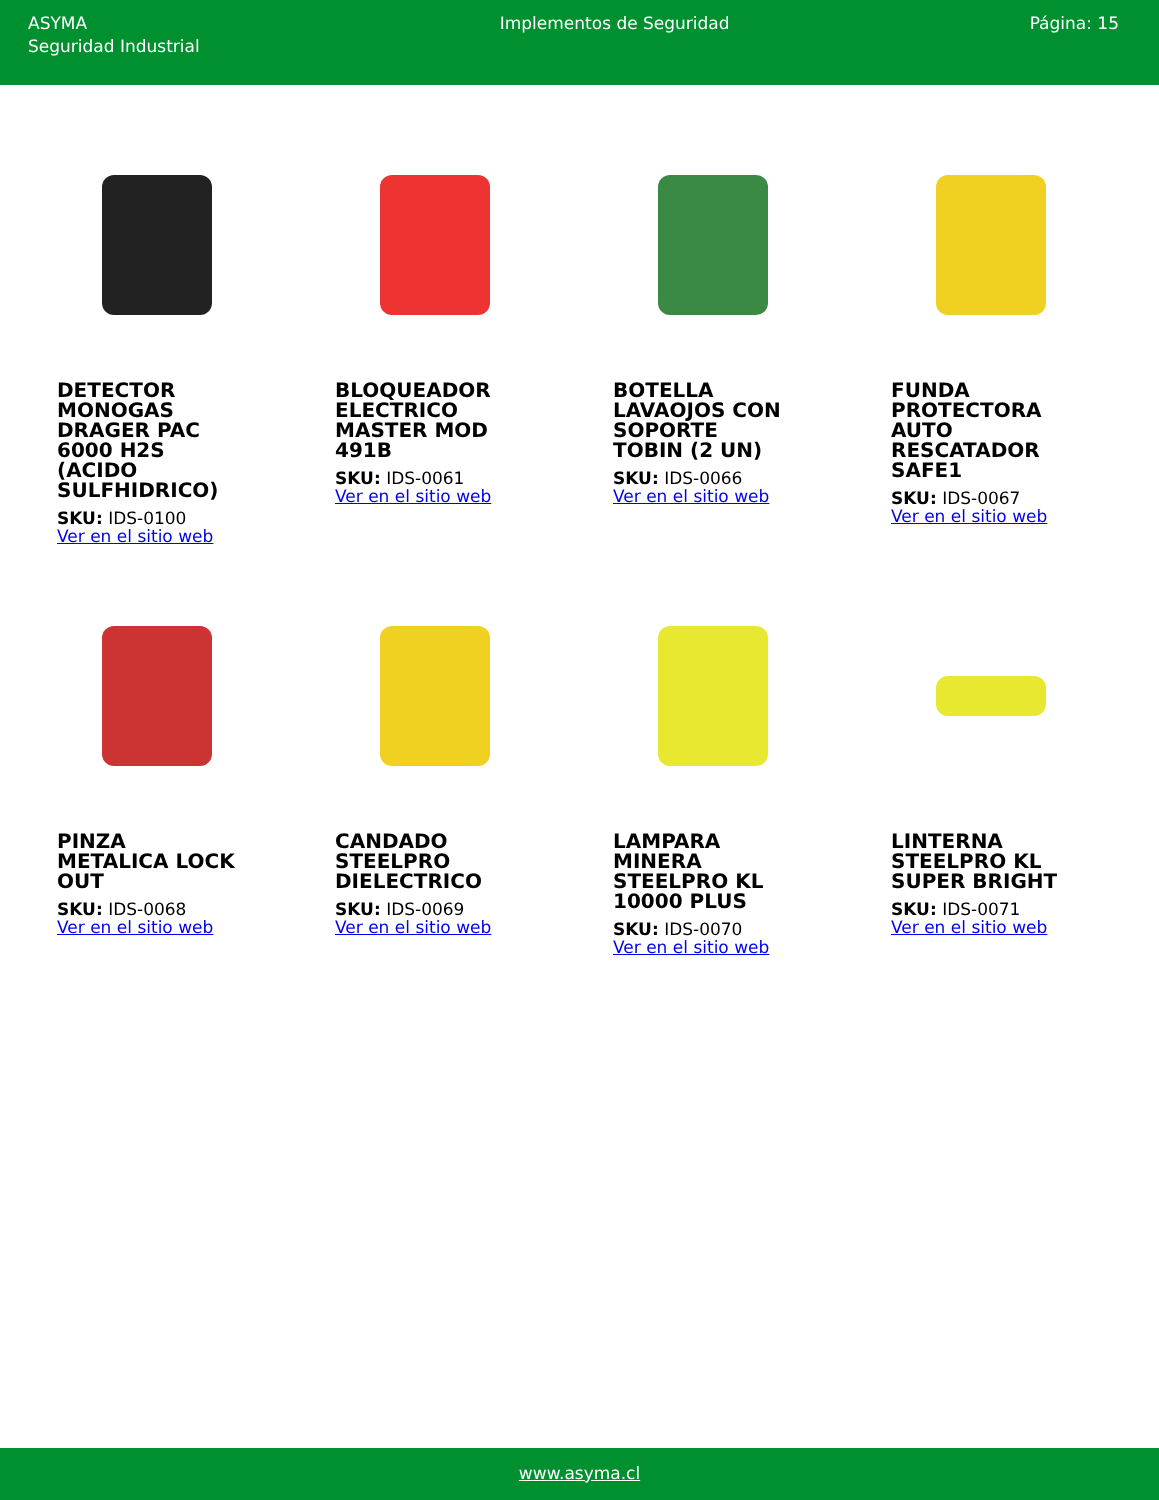ASYMA
Seguridad Industrial
Implementos de Seguridad Página: 15
DETECTOR MONOGAS DRAGER PAC 6000 H2S (ACIDO SULFHIDRICO)
SKU: IDS-0100
Ver en el sitio web
BLOQUEADOR ELECTRICO MASTER MOD 491B
SKU: IDS-0061
Ver en el sitio web
BOTELLA LAVAOJOS CON SOPORTE TOBIN (2 UN)
SKU: IDS-0066
Ver en el sitio web
FUNDA PROTECTORA AUTO RESCATADOR SAFE1
SKU: IDS-0067
Ver en el sitio web
PINZA METALICA LOCK OUT
SKU: IDS-0068
Ver en el sitio web
CANDADO STEELPRO DIELECTRICO
SKU: IDS-0069
Ver en el sitio web
LAMPARA MINERA STEELPRO KL 10000 PLUS
SKU: IDS-0070
Ver en el sitio web
LINTERNA STEELPRO KL SUPER BRIGHT
SKU: IDS-0071
Ver en el sitio web
www.asyma.cl